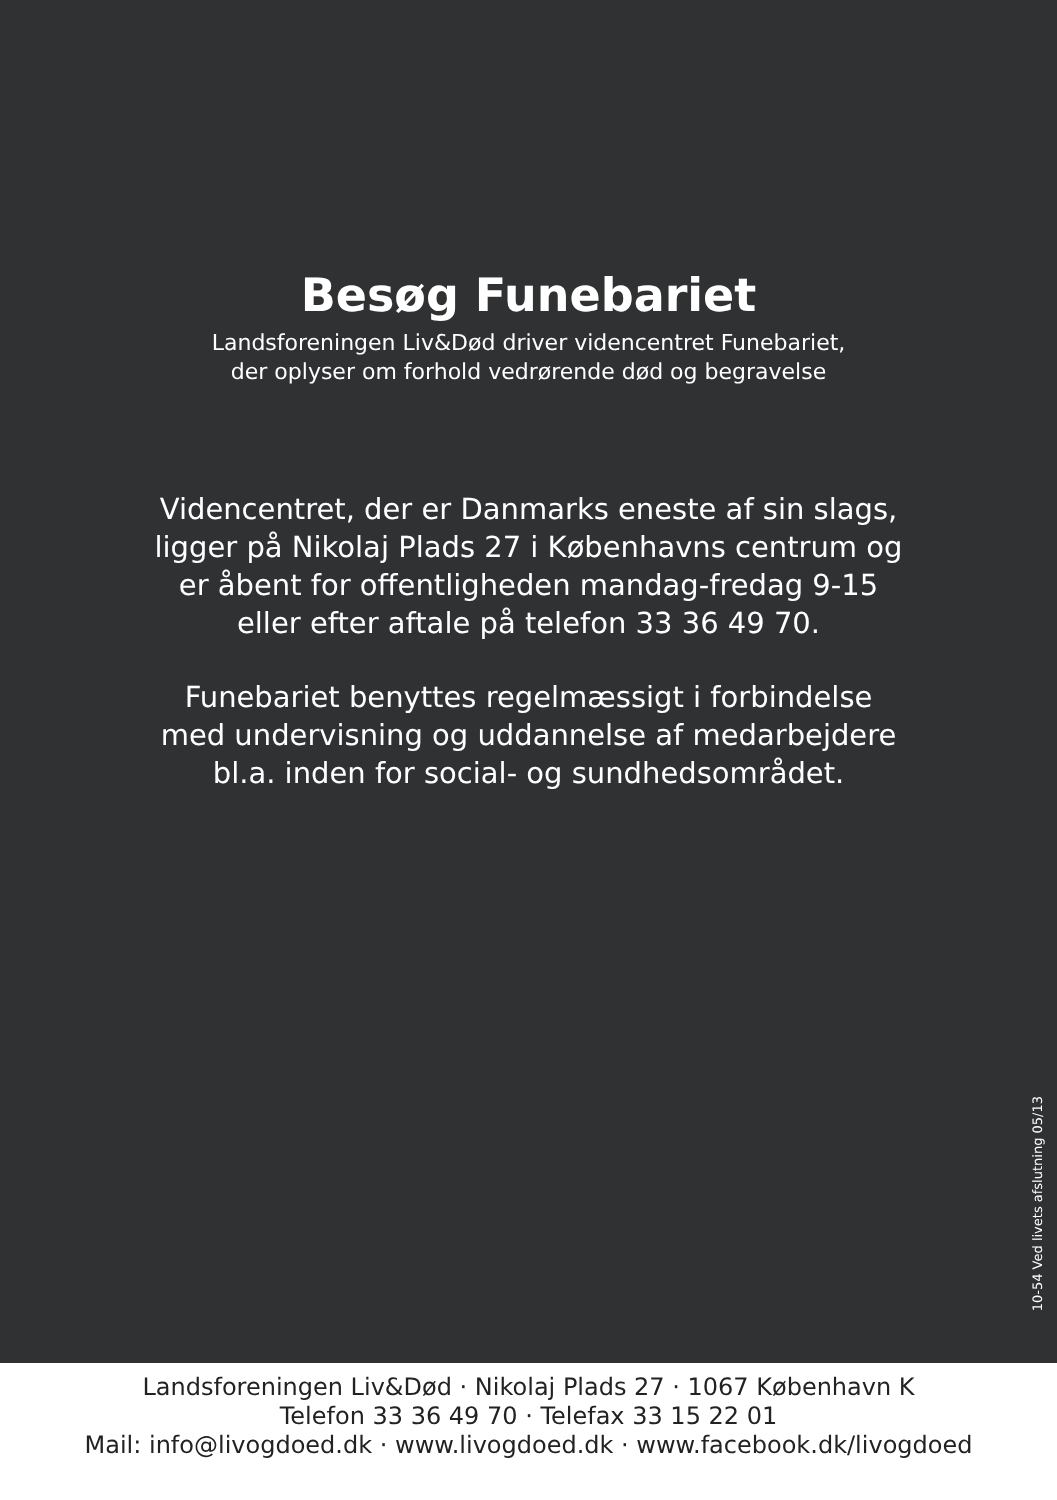Besøg Funebariet
Landsforeningen Liv&Død driver videncentret Funebariet,
der oplyser om forhold vedrørende død og begravelse
Videncentret, der er Danmarks eneste af sin slags,
ligger på Nikolaj Plads 27 i Københavns centrum og
er åbent for offentligheden mandag-fredag 9-15
eller efter aftale på telefon 33 36 49 70.
Funebariet benyttes regelmæssigt i forbindelse
med undervisning og uddannelse af medarbejdere
bl.a. inden for social- og sundhedsområdet.
10-54 Ved livets afslutning 05/13
Landsforeningen Liv&Død · Nikolaj Plads 27 · 1067 København K
Telefon 33 36 49 70 · Telefax 33 15 22 01
Mail: info@livogdoed.dk · www.livogdoed.dk · www.facebook.dk/livogdoed